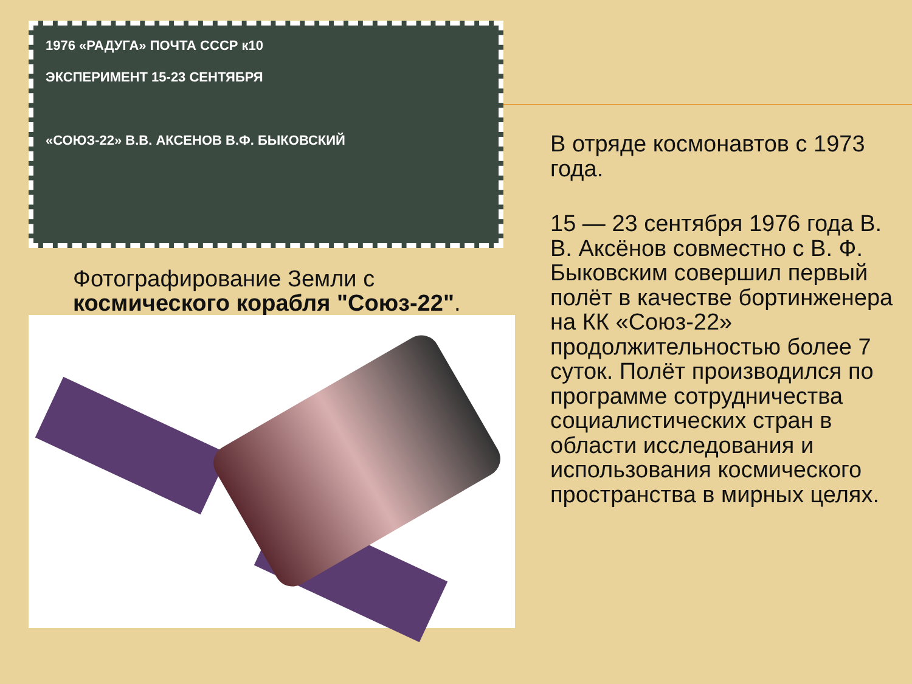1976 «РАДУГА» ПОЧТА СССР к10
ЭКСПЕРИМЕНТ 15-23 СЕНТЯБРЯ
«СОЮЗ-22» В.В. АКСЕНОВ В.Ф. БЫКОВСКИЙ
Фотографирование Земли с космического корабля "Союз-22".
В отряде космонавтов с 1973 года.
15 — 23 сентября 1976 года В. В. Аксёнов совместно с В. Ф. Быковским совершил первый полёт в качестве бортинженера на КК «Союз-22» продолжительностью более 7 суток. Полёт производился по программе сотрудничества социалистических стран в области исследования и использования космического пространства в мирных целях.